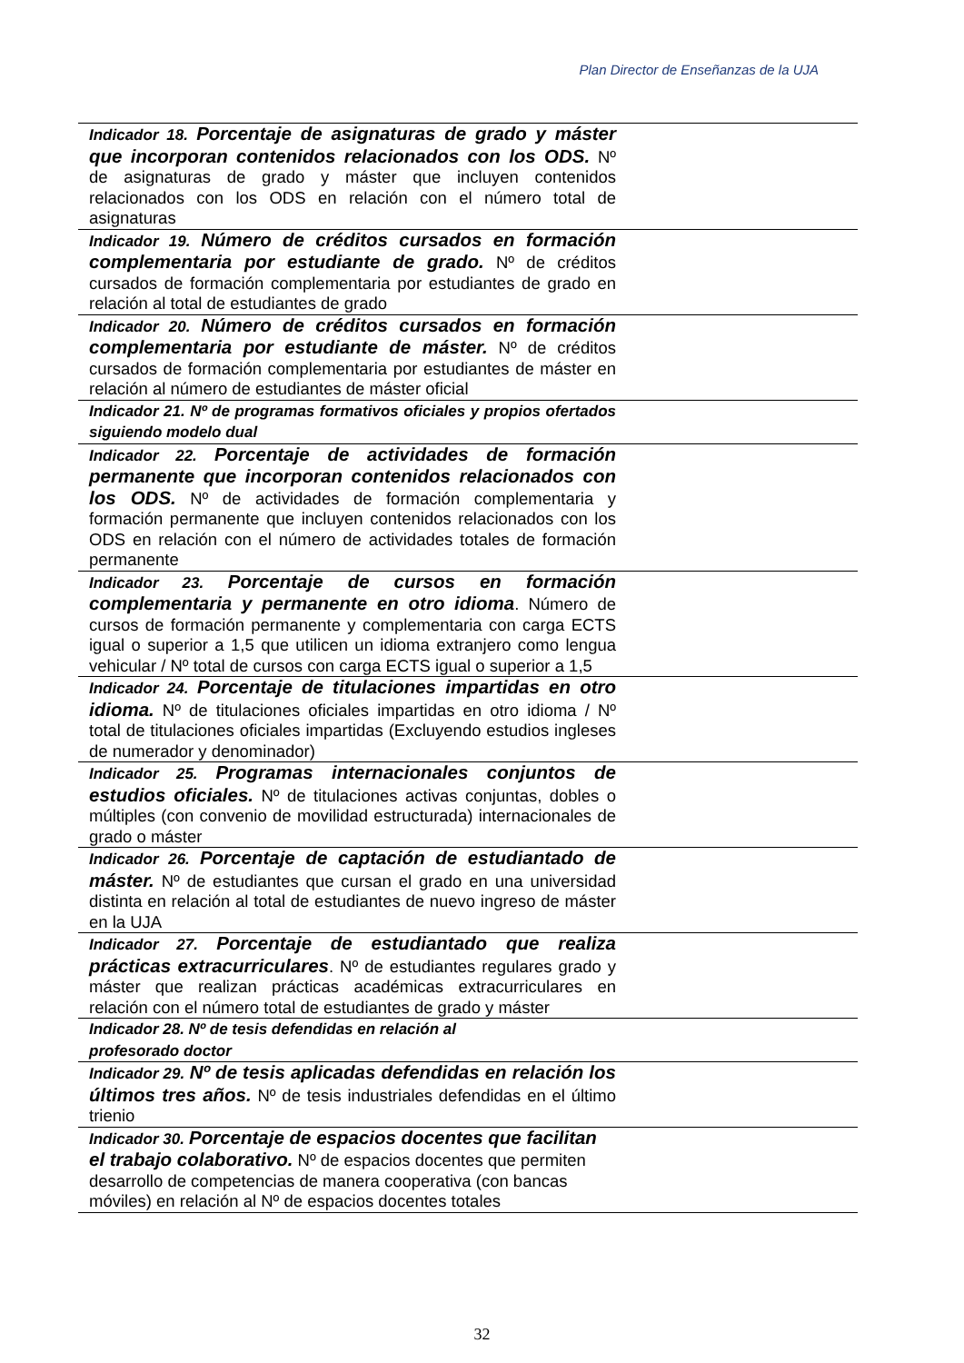Plan Director de Enseñanzas de la UJA
| Indicador 18. Porcentaje de asignaturas de grado y máster que incorporan contenidos relacionados con los ODS. Nº de asignaturas de grado y máster que incluyen contenidos relacionados con los ODS en relación con el número total de asignaturas | |
| Indicador 19. Número de créditos cursados en formación complementaria por estudiante de grado. Nº de créditos cursados de formación complementaria por estudiantes de grado en relación al total de estudiantes de grado | |
| Indicador 20. Número de créditos cursados en formación complementaria por estudiante de máster. Nº de créditos cursados de formación complementaria por estudiantes de máster en relación al número de estudiantes de máster oficial | |
| Indicador 21. Nº de programas formativos oficiales y propios ofertados siguiendo modelo dual | |
| Indicador 22. Porcentaje de actividades de formación permanente que incorporan contenidos relacionados con los ODS. Nº de actividades de formación complementaria y formación permanente que incluyen contenidos relacionados con los ODS en relación con el número de actividades totales de formación permanente | |
| Indicador 23. Porcentaje de cursos en formación complementaria y permanente en otro idioma . Número de cursos de formación permanente y complementaria con carga ECTS igual o superior a 1,5 que utilicen un idioma extranjero como lengua vehicular / Nº total de cursos con carga ECTS igual o superior a 1,5 | |
| Indicador 24. Porcentaje de titulaciones impartidas en otro idioma. Nº de titulaciones oficiales impartidas en otro idioma / Nº total de titulaciones oficiales impartidas (Excluyendo estudios ingleses de numerador y denominador) | |
| Indicador 25. Programas internacionales conjuntos de estudios oficiales. Nº de titulaciones activas conjuntas, dobles o múltiples (con convenio de movilidad estructurada) internacionales de grado o máster | |
| Indicador 26. Porcentaje de captación de estudiantado de máster. Nº de estudiantes que cursan el grado en una universidad distinta en relación al total de estudiantes de nuevo ingreso de máster en la UJA | |
| Indicador 27. Porcentaje de estudiantado que realiza prácticas extracurriculares . Nº de estudiantes regulares grado y máster que realizan prácticas académicas extracurriculares en relación con el número total de estudiantes de grado y máster | |
| Indicador 28. Nº de tesis defendidas en relación al profesorado doctor | |
| Indicador 29. Nº de tesis aplicadas defendidas en relación los últimos tres años. Nº de tesis industriales defendidas en el último trienio | |
| Indicador 30. Porcentaje de espacios docentes que facilitan el trabajo colaborativo. Nº de espacios docentes que permiten desarrollo de competencias de manera cooperativa (con bancas móviles) en relación al Nº de espacios docentes totales | |
32